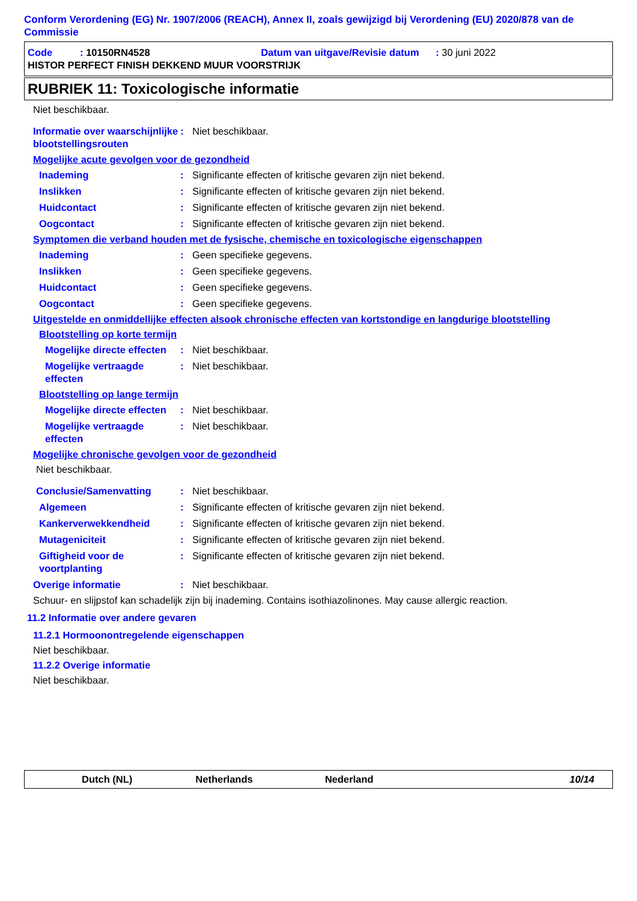Conform Verordening (EG) Nr. 1907/2006 (REACH), Annex II, zoals gewijzigd bij Verordening (EU) 2020/878 van de Commissie
Code : 10150RN4528 Datum van uitgave/Revisie datum : 30 juni 2022
HISTOR PERFECT FINISH DEKKEND MUUR VOORSTRIJK
RUBRIEK 11: Toxicologische informatie
Niet beschikbaar.
Informatie over waarschijnlijke blootstellingsrouten: Niet beschikbaar.
Mogelijke acute gevolgen voor de gezondheid
Inademing: Significante effecten of kritische gevaren zijn niet bekend.
Inslikken: Significante effecten of kritische gevaren zijn niet bekend.
Huidcontact: Significante effecten of kritische gevaren zijn niet bekend.
Oogcontact: Significante effecten of kritische gevaren zijn niet bekend.
Symptomen die verband houden met de fysische, chemische en toxicologische eigenschappen
Inademing: Geen specifieke gegevens.
Inslikken: Geen specifieke gegevens.
Huidcontact: Geen specifieke gegevens.
Oogcontact: Geen specifieke gegevens.
Uitgestelde en onmiddellijke effecten alsook chronische effecten van kortstondige en langdurige blootstelling
Blootstelling op korte termijn
Mogelijke directe effecten: Niet beschikbaar.
Mogelijke vertraagde effecten: Niet beschikbaar.
Blootstelling op lange termijn
Mogelijke directe effecten: Niet beschikbaar.
Mogelijke vertraagde effecten: Niet beschikbaar.
Mogelijke chronische gevolgen voor de gezondheid
Niet beschikbaar.
Conclusie/Samenvatting: Niet beschikbaar.
Algemeen: Significante effecten of kritische gevaren zijn niet bekend.
Kankerverwekkendheid: Significante effecten of kritische gevaren zijn niet bekend.
Mutageniciteit: Significante effecten of kritische gevaren zijn niet bekend.
Giftigheid voor de voortplanting: Significante effecten of kritische gevaren zijn niet bekend.
Overige informatie: Niet beschikbaar.
Schuur- en slijpstof kan schadelijk zijn bij inademing. Contains isothiazolinones. May cause allergic reaction.
11.2 Informatie over andere gevaren
11.2.1 Hormoonontregelende eigenschappen
Niet beschikbaar.
11.2.2 Overige informatie
Niet beschikbaar.
Dutch (NL) Netherlands Nederland 10/14